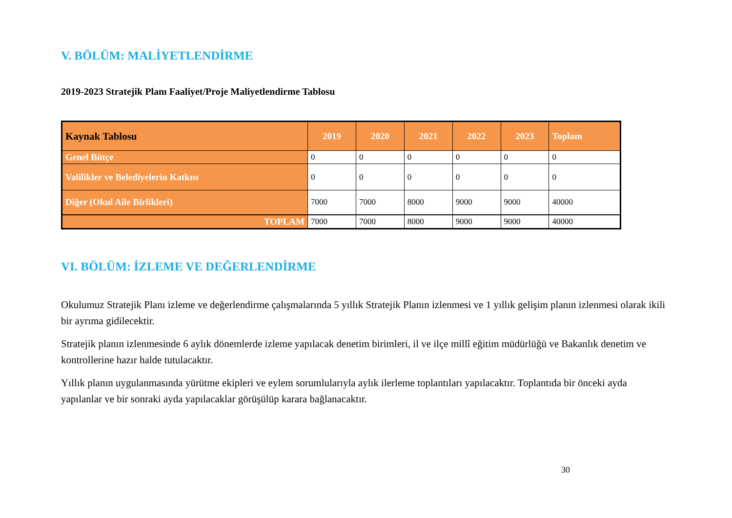V. BÖLÜM: MALİYETLENDİRME
2019-2023 Stratejik Planı Faaliyet/Proje Maliyetlendirme Tablosu
| Kaynak Tablosu | 2019 | 2020 | 2021 | 2022 | 2023 | Toplam |
| --- | --- | --- | --- | --- | --- | --- |
| Genel Bütçe | 0 | 0 | 0 | 0 | 0 | 0 |
| Valilikler ve Belediyelerin Katkısı | 0 | 0 | 0 | 0 | 0 | 0 |
| Diğer (Okul Aile Birlikleri) | 7000 | 7000 | 8000 | 9000 | 9000 | 40000 |
| TOPLAM | 7000 | 7000 | 8000 | 9000 | 9000 | 40000 |
VI. BÖLÜM: İZLEME VE DEĞERLENDİRME
Okulumuz Stratejik Planı izleme ve değerlendirme çalışmalarında 5 yıllık Stratejik Planın izlenmesi ve 1 yıllık gelişim planın izlenmesi olarak ikili bir ayrıma gidilecektir.
Stratejik planın izlenmesinde 6 aylık dönemlerde izleme yapılacak denetim birimleri, il ve ilçe millî eğitim müdürlüğü ve Bakanlık denetim ve kontrollerine hazır halde tutulacaktır.
Yıllık planın uygulanmasında yürütme ekipleri ve eylem sorumlularıyla aylık ilerleme toplantıları yapılacaktır. Toplantıda bir önceki ayda yapılanlar ve bir sonraki ayda yapılacaklar görüşülüp karara bağlanacaktır.
30